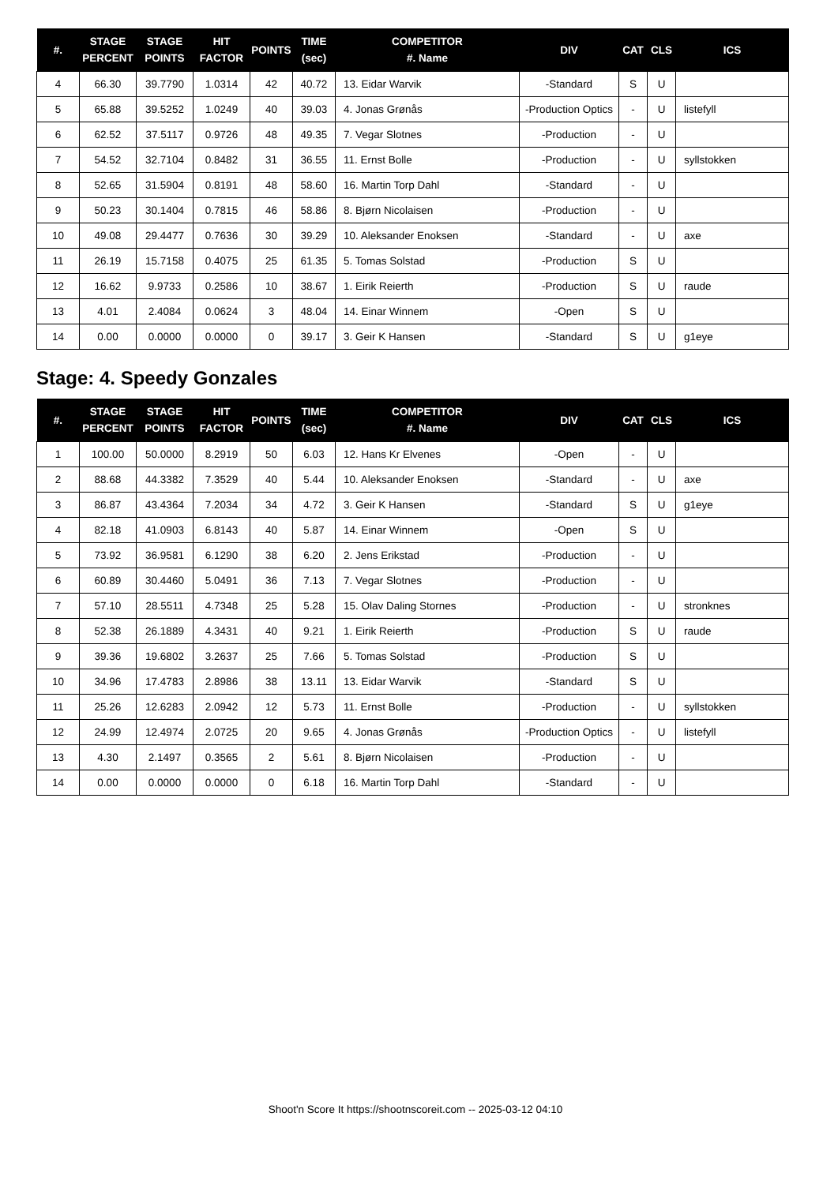| #. | STAGE PERCENT | STAGE POINTS | HIT FACTOR | POINTS | TIME (sec) | COMPETITOR #. Name | DIV | CAT | CLS | ICS |
| --- | --- | --- | --- | --- | --- | --- | --- | --- | --- | --- |
| 4 | 66.30 | 39.7790 | 1.0314 | 42 | 40.72 | 13. Eidar Warvik | -Standard | S | U | |
| 5 | 65.88 | 39.5252 | 1.0249 | 40 | 39.03 | 4. Jonas Grønås | -Production Optics | - | U | listefyll |
| 6 | 62.52 | 37.5117 | 0.9726 | 48 | 49.35 | 7. Vegar Slotnes | -Production | - | U | |
| 7 | 54.52 | 32.7104 | 0.8482 | 31 | 36.55 | 11. Ernst Bolle | -Production | - | U | syllstokken |
| 8 | 52.65 | 31.5904 | 0.8191 | 48 | 58.60 | 16. Martin Torp Dahl | -Standard | - | U | |
| 9 | 50.23 | 30.1404 | 0.7815 | 46 | 58.86 | 8. Bjørn Nicolaisen | -Production | - | U | |
| 10 | 49.08 | 29.4477 | 0.7636 | 30 | 39.29 | 10. Aleksander Enoksen | -Standard | - | U | axe |
| 11 | 26.19 | 15.7158 | 0.4075 | 25 | 61.35 | 5. Tomas Solstad | -Production | S | U | |
| 12 | 16.62 | 9.9733 | 0.2586 | 10 | 38.67 | 1. Eirik Reierth | -Production | S | U | raude |
| 13 | 4.01 | 2.4084 | 0.0624 | 3 | 48.04 | 14. Einar Winnem | -Open | S | U | |
| 14 | 0.00 | 0.0000 | 0.0000 | 0 | 39.17 | 3. Geir K Hansen | -Standard | S | U | g1eye |
Stage: 4. Speedy Gonzales
| #. | STAGE PERCENT | STAGE POINTS | HIT FACTOR | POINTS | TIME (sec) | COMPETITOR #. Name | DIV | CAT | CLS | ICS |
| --- | --- | --- | --- | --- | --- | --- | --- | --- | --- | --- |
| 1 | 100.00 | 50.0000 | 8.2919 | 50 | 6.03 | 12. Hans Kr Elvenes | -Open | - | U | |
| 2 | 88.68 | 44.3382 | 7.3529 | 40 | 5.44 | 10. Aleksander Enoksen | -Standard | - | U | axe |
| 3 | 86.87 | 43.4364 | 7.2034 | 34 | 4.72 | 3. Geir K Hansen | -Standard | S | U | g1eye |
| 4 | 82.18 | 41.0903 | 6.8143 | 40 | 5.87 | 14. Einar Winnem | -Open | S | U | |
| 5 | 73.92 | 36.9581 | 6.1290 | 38 | 6.20 | 2. Jens Erikstad | -Production | - | U | |
| 6 | 60.89 | 30.4460 | 5.0491 | 36 | 7.13 | 7. Vegar Slotnes | -Production | - | U | |
| 7 | 57.10 | 28.5511 | 4.7348 | 25 | 5.28 | 15. Olav Daling Stornes | -Production | - | U | stronknes |
| 8 | 52.38 | 26.1889 | 4.3431 | 40 | 9.21 | 1. Eirik Reierth | -Production | S | U | raude |
| 9 | 39.36 | 19.6802 | 3.2637 | 25 | 7.66 | 5. Tomas Solstad | -Production | S | U | |
| 10 | 34.96 | 17.4783 | 2.8986 | 38 | 13.11 | 13. Eidar Warvik | -Standard | S | U | |
| 11 | 25.26 | 12.6283 | 2.0942 | 12 | 5.73 | 11. Ernst Bolle | -Production | - | U | syllstokken |
| 12 | 24.99 | 12.4974 | 2.0725 | 20 | 9.65 | 4. Jonas Grønås | -Production Optics | - | U | listefyll |
| 13 | 4.30 | 2.1497 | 0.3565 | 2 | 5.61 | 8. Bjørn Nicolaisen | -Production | - | U | |
| 14 | 0.00 | 0.0000 | 0.0000 | 0 | 6.18 | 16. Martin Torp Dahl | -Standard | - | U | |
Shoot'n Score It https://shootnscoreit.com -- 2025-03-12 04:10